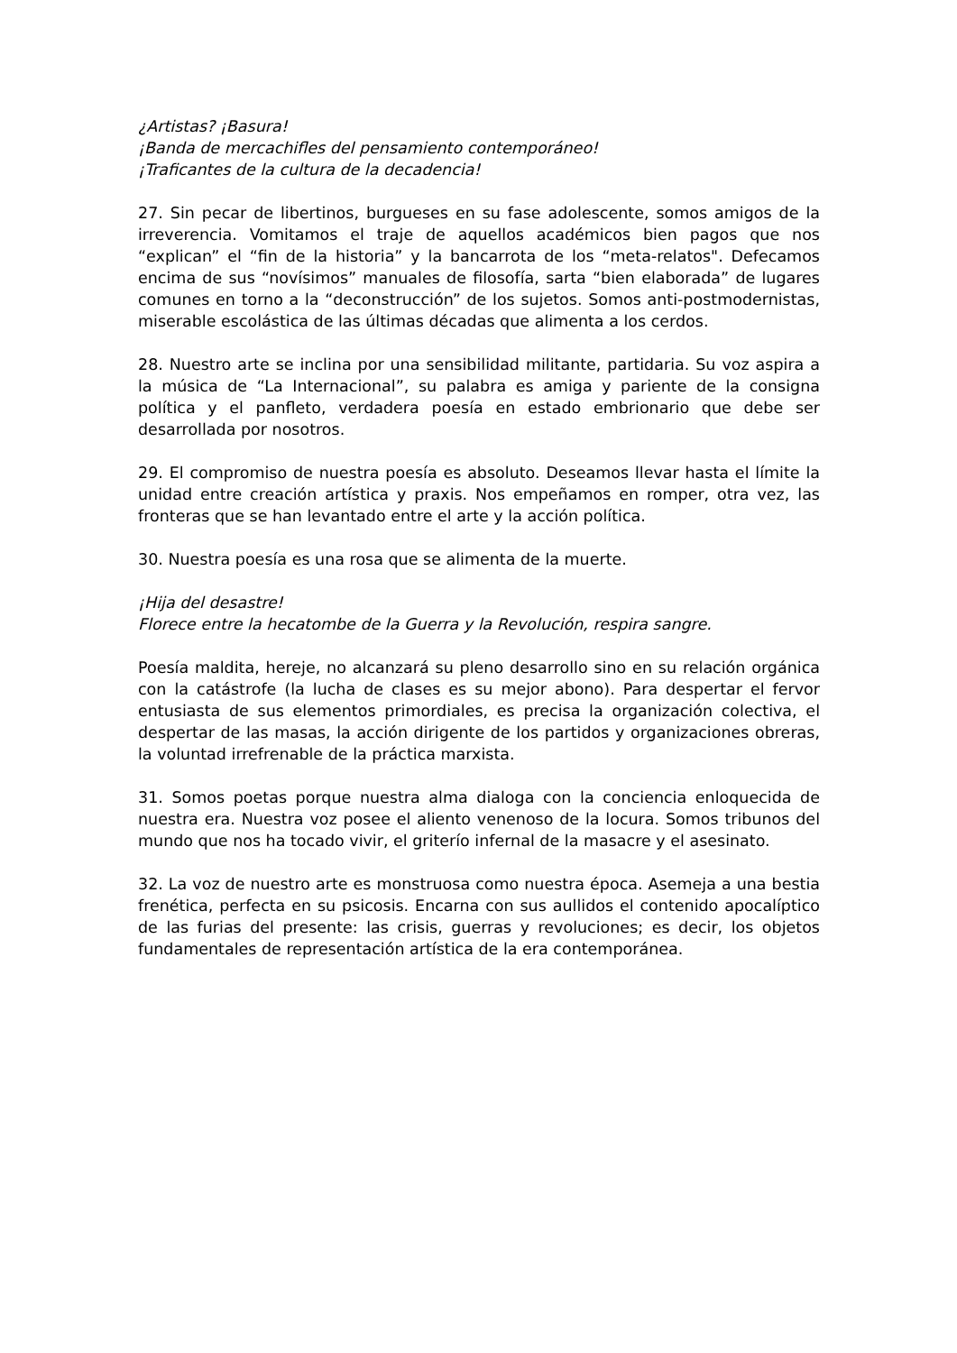¿Artistas? ¡Basura!
¡Banda de mercachifles del pensamiento contemporáneo!
¡Traficantes de la cultura de la decadencia!
27. Sin pecar de libertinos, burgueses en su fase adolescente, somos amigos de la irreverencia. Vomitamos el traje de aquellos académicos bien pagos que nos “explican” el “fin de la historia” y la bancarrota de los “meta-relatos". Defecamos encima de sus “novísimos” manuales de filosofía, sarta “bien elaborada” de lugares comunes en torno a la “deconstrucción” de los sujetos. Somos anti-postmodernistas, miserable escolástica de las últimas décadas que alimenta a los cerdos.
28. Nuestro arte se inclina por una sensibilidad militante, partidaria. Su voz aspira a la música de “La Internacional”, su palabra es amiga y pariente de la consigna política y el panfleto, verdadera poesía en estado embrionario que debe ser desarrollada por nosotros.
29. El compromiso de nuestra poesía es absoluto. Deseamos llevar hasta el límite la unidad entre creación artística y praxis. Nos empeñamos en romper, otra vez, las fronteras que se han levantado entre el arte y la acción política.
30. Nuestra poesía es una rosa que se alimenta de la muerte.
¡Hija del desastre!
Florece entre la hecatombe de la Guerra y la Revolución, respira sangre.
Poesía maldita, hereje, no alcanzará su pleno desarrollo sino en su relación orgánica con la catástrofe (la lucha de clases es su mejor abono). Para despertar el fervor entusiasta de sus elementos primordiales, es precisa la organización colectiva, el despertar de las masas, la acción dirigente de los partidos y organizaciones obreras, la voluntad irrefrenable de la práctica marxista.
31. Somos poetas porque nuestra alma dialoga con la conciencia enloquecida de nuestra era. Nuestra voz posee el aliento venenoso de la locura. Somos tribunos del mundo que nos ha tocado vivir, el griterío infernal de la masacre y el asesinato.
32. La voz de nuestro arte es monstruosa como nuestra época. Asemeja a una bestia frenética, perfecta en su psicosis. Encarna con sus aullidos el contenido apocalíptico de las furias del presente: las crisis, guerras y revoluciones; es decir, los objetos fundamentales de representación artística de la era contemporánea.